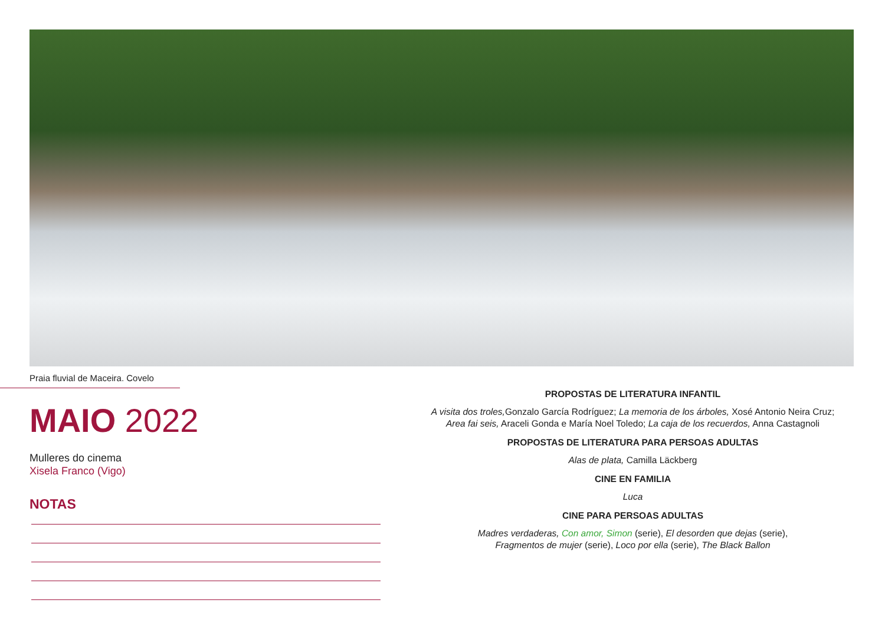Praia fluvial de Maceira. Covelo
MAIO 2022
Mulleres do cinema
Xisela Franco (Vigo)
NOTAS
PROPOSTAS DE LITERATURA INFANTIL
A visita dos troles, Gonzalo García Rodríguez; La memoria de los árboles, Xosé Antonio Neira Cruz;
Area fai seis, Araceli Gonda e María Noel Toledo; La caja de los recuerdos, Anna Castagnoli
PROPOSTAS DE LITERATURA PARA PERSOAS ADULTAS
Alas de plata, Camilla Läckberg
CINE EN FAMILIA
Luca
CINE PARA PERSOAS ADULTAS
Madres verdaderas, Con amor, Simon (serie), El desorden que dejas (serie),
Fragmentos de mujer (serie), Loco por ella (serie), The Black Ballon